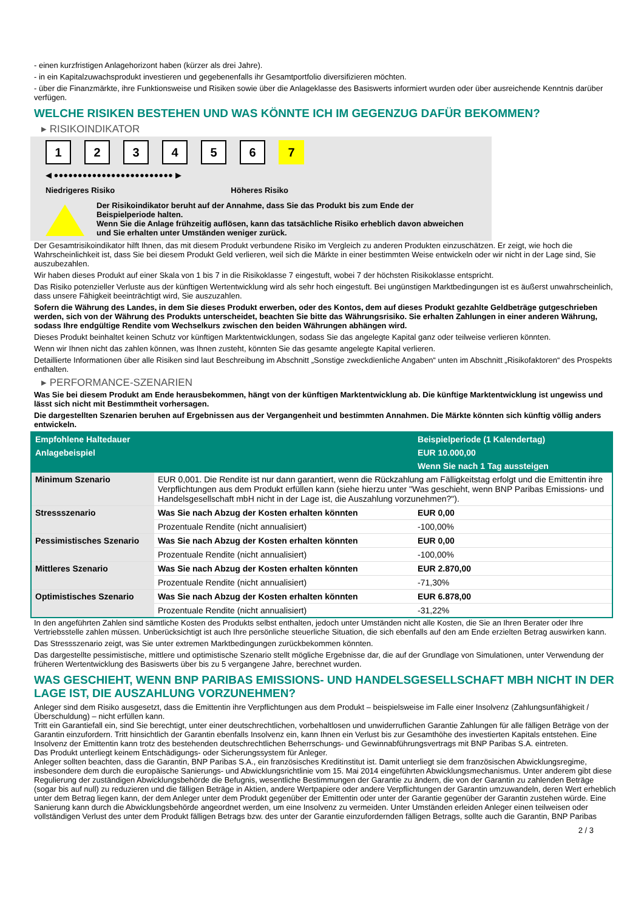- einen kurzfristigen Anlagehorizont haben (kürzer als drei Jahre).
- in ein Kapitalzuwachsprodukt investieren und gegebenenfalls ihr Gesamtportfolio diversifizieren möchten.
- über die Finanzmärkte, ihre Funktionsweise und Risiken sowie über die Anlageklasse des Basiswerts informiert wurden oder über ausreichende Kenntnis darüber verfügen.
WELCHE RISIKEN BESTEHEN UND WAS KÖNNTE ICH IM GEGENZUG DAFÜR BEKOMMEN?
▸ RISIKOINDIKATOR
1 2 3 4 5 6 7
◀ ●●●●●●●●●●●●●●●●●●●●●●●●● ▶
Niedrigeres Risiko Höheres Risiko
Der Risikoindikator beruht auf der Annahme, dass Sie das Produkt bis zum Ende der Beispielperiode halten.
Wenn Sie die Anlage frühzeitig auflösen, kann das tatsächliche Risiko erheblich davon abweichen und Sie erhalten unter Umständen weniger zurück.
Der Gesamtrisikoindikator hilft Ihnen, das mit diesem Produkt verbundene Risiko im Vergleich zu anderen Produkten einzuschätzen. Er zeigt, wie hoch die Wahrscheinlichkeit ist, dass Sie bei diesem Produkt Geld verlieren, weil sich die Märkte in einer bestimmten Weise entwickeln oder wir nicht in der Lage sind, Sie auszubezahlen.
Wir haben dieses Produkt auf einer Skala von 1 bis 7 in die Risikoklasse 7 eingestuft, wobei 7 der höchsten Risikoklasse entspricht.
Das Risiko potenzieller Verluste aus der künftigen Wertentwicklung wird als sehr hoch eingestuft. Bei ungünstigen Marktbedingungen ist es äußerst unwahrscheinlich, dass unsere Fähigkeit beeinträchtigt wird, Sie auszuzahlen.
Sofern die Währung des Landes, in dem Sie dieses Produkt erwerben, oder des Kontos, dem auf dieses Produkt gezahlte Geldbeträge gutgeschrieben werden, sich von der Währung des Produkts unterscheidet, beachten Sie bitte das Währungsrisiko. Sie erhalten Zahlungen in einer anderen Währung, sodass Ihre endgültige Rendite vom Wechselkurs zwischen den beiden Währungen abhängen wird.
Dieses Produkt beinhaltet keinen Schutz vor künftigen Marktentwicklungen, sodass Sie das angelegte Kapital ganz oder teilweise verlieren könnten.
Wenn wir Ihnen nicht das zahlen können, was Ihnen zusteht, könnten Sie das gesamte angelegte Kapital verlieren.
Detaillierte Informationen über alle Risiken sind laut Beschreibung im Abschnitt „Sonstige zweckdienliche Angaben“ unten im Abschnitt „Risikofaktoren“ des Prospekts enthalten.
▸ PERFORMANCE-SZENARIEN
Was Sie bei diesem Produkt am Ende herausbekommen, hängt von der künftigen Marktentwicklung ab. Die künftige Marktentwicklung ist ungewiss und lässt sich nicht mit Bestimmtheit vorhersagen.
Die dargestellten Szenarien beruhen auf Ergebnissen aus der Vergangenheit und bestimmten Annahmen. Die Märkte könnten sich künftig völlig anders entwickeln.
| Empfohlene Haltedauer | | Beispielperiode (1 Kalendertag) |
| --- | --- | --- |
| Anlagebeispiel | | EUR 10.000,00 |
| | | Wenn Sie nach 1 Tag aussteigen |
| Minimum Szenario | EUR 0,001. Die Rendite ist nur dann garantiert, wenn die Rückzahlung am Fälligkeitstag erfolgt und die Emittentin ihre Verpflichtungen aus dem Produkt erfüllen kann (siehe hierzu unter "Was geschieht, wenn BNP Paribas Emissions- und Handelsgesellschaft mbH nicht in der Lage ist, die Auszahlung vorzunehmen?"). | |
| Stressszenario | Was Sie nach Abzug der Kosten erhalten könnten | EUR 0,00 |
| | Prozentuale Rendite (nicht annualisiert) | -100,00% |
| Pessimistisches Szenario | Was Sie nach Abzug der Kosten erhalten könnten | EUR 0,00 |
| | Prozentuale Rendite (nicht annualisiert) | -100,00% |
| Mittleres Szenario | Was Sie nach Abzug der Kosten erhalten könnten | EUR 2.870,00 |
| | Prozentuale Rendite (nicht annualisiert) | -71,30% |
| Optimistisches Szenario | Was Sie nach Abzug der Kosten erhalten könnten | EUR 6.878,00 |
| | Prozentuale Rendite (nicht annualisiert) | -31,22% |
In den angeführten Zahlen sind sämtliche Kosten des Produkts selbst enthalten, jedoch unter Umständen nicht alle Kosten, die Sie an Ihren Berater oder Ihre Vertriebsstelle zahlen müssen. Unberücksichtigt ist auch Ihre persönliche steuerliche Situation, die sich ebenfalls auf den am Ende erzielten Betrag auswirken kann.
Das Stressszenario zeigt, was Sie unter extremen Marktbedingungen zurückbekommen könnten.
Das dargestellte pessimistische, mittlere und optimistische Szenario stellt mögliche Ergebnisse dar, die auf der Grundlage von Simulationen, unter Verwendung der früheren Wertentwicklung des Basiswerts über bis zu 5 vergangene Jahre, berechnet wurden.
WAS GESCHIEHT, WENN BNP PARIBAS EMISSIONS- UND HANDELSGESELLSCHAFT MBH NICHT IN DER LAGE IST, DIE AUSZAHLUNG VORZUNEHMEN?
Anleger sind dem Risiko ausgesetzt, dass die Emittentin ihre Verpflichtungen aus dem Produkt – beispielsweise im Falle einer Insolvenz (Zahlungsunfähigkeit / Überschuldung) – nicht erfüllen kann.
Tritt ein Garantiefall ein, sind Sie berechtigt, unter einer deutschrechtlichen, vorbehaltlosen und unwiderruflichen Garantie Zahlungen für alle fälligen Beträge von der Garantin einzufordern. Tritt hinsichtlich der Garantin ebenfalls Insolvenz ein, kann Ihnen ein Verlust bis zur Gesamthöhe des investierten Kapitals entstehen. Eine Insolvenz der Emittentin kann trotz des bestehenden deutschrechtlichen Beherrschungs- und Gewinnabführungsvertrags mit BNP Paribas S.A. eintreten.
Das Produkt unterliegt keinem Entschädigungs- oder Sicherungssystem für Anleger.
Anleger sollten beachten, dass die Garantin, BNP Paribas S.A., ein französisches Kreditinstitut ist. Damit unterliegt sie dem französischen Abwicklungsregime, insbesondere dem durch die europäische Sanierungs- und Abwicklungsrichtlinie vom 15. Mai 2014 eingeführten Abwicklungsmechanismus. Unter anderem gibt diese Regulierung der zuständigen Abwicklungsbehörde die Befugnis, wesentliche Bestimmungen der Garantie zu ändern, die von der Garantin zu zahlenden Beträge (sogar bis auf null) zu reduzieren und die fälligen Beträge in Aktien, andere Wertpapiere oder andere Verpflichtungen der Garantin umzuwandeln, deren Wert erheblich unter dem Betrag liegen kann, der dem Anleger unter dem Produkt gegenüber der Emittentin oder unter der Garantie gegenüber der Garantin zustehen würde. Eine Sanierung kann durch die Abwicklungsbehörde angeordnet werden, um eine Insolvenz zu vermeiden. Unter Umständen erleiden Anleger einen teilweisen oder vollständigen Verlust des unter dem Produkt fälligen Betrags bzw. des unter der Garantie einzufordernden fälligen Betrags, sollte auch die Garantin, BNP Paribas
2 / 3